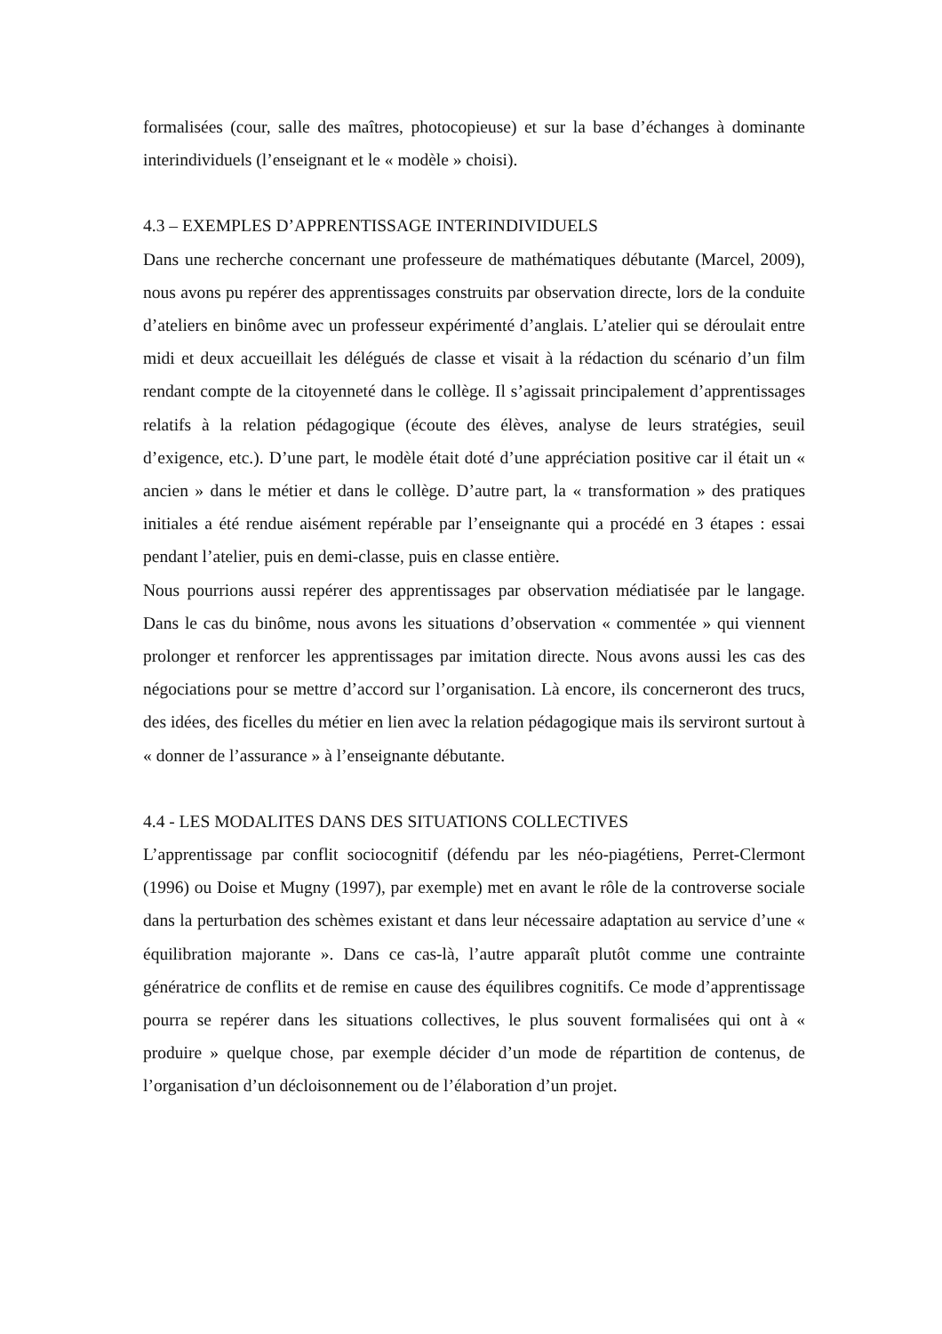formalisées (cour, salle des maîtres, photocopieuse) et sur la base d’échanges à dominante interindividuels (l’enseignant et le « modèle » choisi).
4.3 – EXEMPLES D’APPRENTISSAGE INTERINDIVIDUELS
Dans une recherche concernant une professeure de mathématiques débutante (Marcel, 2009), nous avons pu repérer des apprentissages construits par observation directe, lors de la conduite d’ateliers en binôme avec un professeur expérimenté d’anglais. L’atelier qui se déroulait entre midi et deux accueillait les délégués de classe et visait à la rédaction du scénario d’un film rendant compte de la citoyenneté dans le collège. Il s’agissait principalement d’apprentissages relatifs à la relation pédagogique (écoute des élèves, analyse de leurs stratégies, seuil d’exigence, etc.). D’une part, le modèle était doté d’une appréciation positive car il était un « ancien » dans le métier et dans le collège. D’autre part, la « transformation » des pratiques initiales a été rendue aisément repérable par l’enseignante qui a procédé en 3 étapes : essai pendant l’atelier, puis en demi-classe, puis en classe entière.
Nous pourrions aussi repérer des apprentissages par observation médiatisée par le langage. Dans le cas du binôme, nous avons les situations d’observation « commentée » qui viennent prolonger et renforcer les apprentissages par imitation directe. Nous avons aussi les cas des négociations pour se mettre d’accord sur l’organisation. Là encore, ils concerneront des trucs, des idées, des ficelles du métier en lien avec la relation pédagogique mais ils serviront surtout à « donner de l’assurance » à l’enseignante débutante.
4.4 - LES MODALITES DANS DES SITUATIONS COLLECTIVES
L’apprentissage par conflit sociocognitif (défendu par les néo-piagétiens, Perret-Clermont (1996) ou Doise et Mugny (1997), par exemple) met en avant le rôle de la controverse sociale dans la perturbation des schèmes existant et dans leur nécessaire adaptation au service d’une « équilibration majorante ». Dans ce cas-là, l’autre apparaît plutôt comme une contrainte génératrice de conflits et de remise en cause des équilibres cognitifs. Ce mode d’apprentissage pourra se repérer dans les situations collectives, le plus souvent formalisées qui ont à « produire » quelque chose, par exemple décider d’un mode de répartition de contenus, de l’organisation d’un décloisonnement ou de l’élaboration d’un projet.